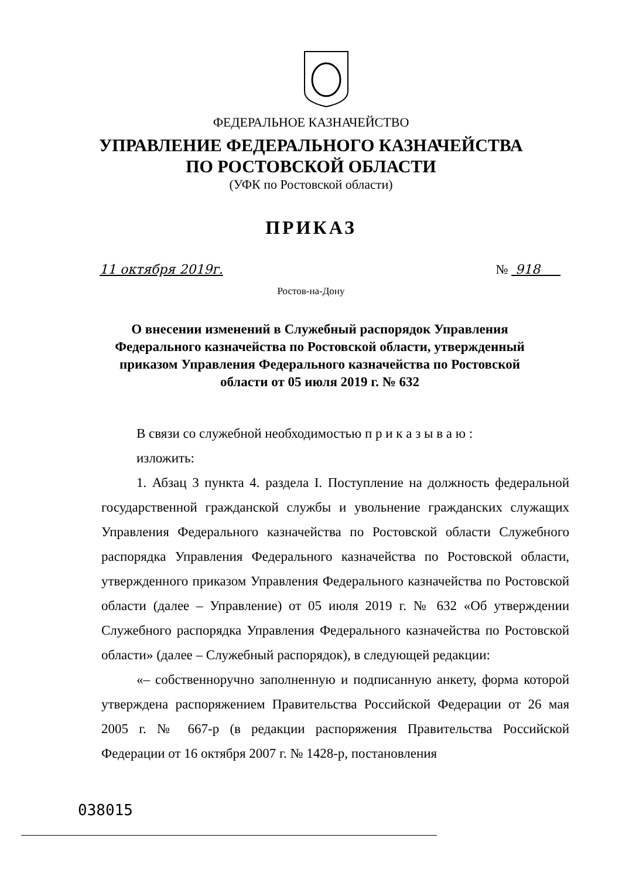ФЕДЕРАЛЬНОЕ КАЗНАЧЕЙСТВО
УПРАВЛЕНИЕ ФЕДЕРАЛЬНОГО КАЗНАЧЕЙСТВА
ПО РОСТОВСКОЙ ОБЛАСТИ
(УФК по Ростовской области)
ПРИКАЗ
11 октября 2019г. № 918
Ростов-на-Дону
О внесении изменений в Служебный распорядок Управления Федерального казначейства по Ростовской области, утвержденный приказом Управления Федерального казначейства по Ростовской области от 05 июля 2019 г. № 632
В связи со служебной необходимостью п р и к а з ы в а ю :
изложить:
1. Абзац 3 пункта 4. раздела I. Поступление на должность федеральной государственной гражданской службы и увольнение гражданских служащих Управления Федерального казначейства по Ростовской области Служебного распорядка Управления Федерального казначейства по Ростовской области, утвержденного приказом Управления Федерального казначейства по Ростовской области (далее – Управление) от 05 июля 2019 г. № 632 «Об утверждении Служебного распорядка Управления Федерального казначейства по Ростовской области» (далее – Служебный распорядок), в следующей редакции:
«– собственноручно заполненную и подписанную анкету, форма которой утверждена распоряжением Правительства Российской Федерации от 26 мая 2005 г. № 667-р (в редакции распоряжения Правительства Российской Федерации от 16 октября 2007 г. № 1428-р, постановления
038015